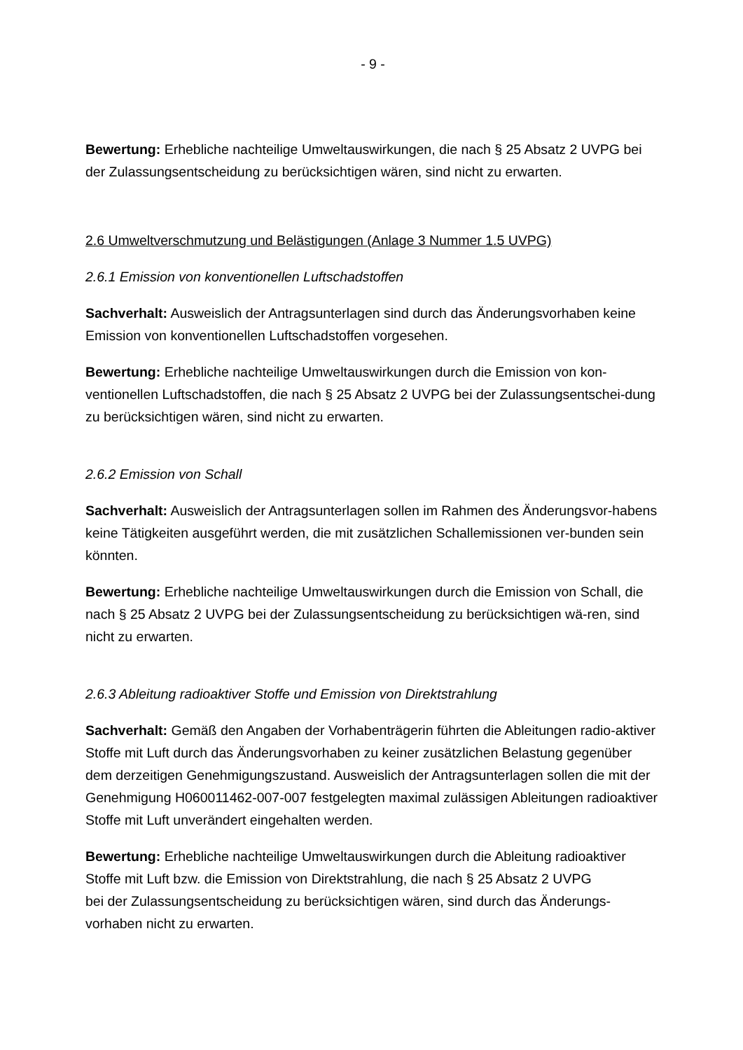- 9 -
Bewertung: Erhebliche nachteilige Umweltauswirkungen, die nach § 25 Absatz 2 UVPG bei der Zulassungsentscheidung zu berücksichtigen wären, sind nicht zu erwarten.
2.6 Umweltverschmutzung und Belästigungen (Anlage 3 Nummer 1.5 UVPG)
2.6.1 Emission von konventionellen Luftschadstoffen
Sachverhalt: Ausweislich der Antragsunterlagen sind durch das Änderungsvorhaben keine Emission von konventionellen Luftschadstoffen vorgesehen.
Bewertung: Erhebliche nachteilige Umweltauswirkungen durch die Emission von kon-ventionellen Luftschadstoffen, die nach § 25 Absatz 2 UVPG bei der Zulassungsentschei-dung zu berücksichtigen wären, sind nicht zu erwarten.
2.6.2 Emission von Schall
Sachverhalt: Ausweislich der Antragsunterlagen sollen im Rahmen des Änderungsvor-habens keine Tätigkeiten ausgeführt werden, die mit zusätzlichen Schallemissionen ver-bunden sein könnten.
Bewertung: Erhebliche nachteilige Umweltauswirkungen durch die Emission von Schall, die nach § 25 Absatz 2 UVPG bei der Zulassungsentscheidung zu berücksichtigen wä-ren, sind nicht zu erwarten.
2.6.3 Ableitung radioaktiver Stoffe und Emission von Direktstrahlung
Sachverhalt: Gemäß den Angaben der Vorhabenträgerin führten die Ableitungen radio-aktiver Stoffe mit Luft durch das Änderungsvorhaben zu keiner zusätzlichen Belastung gegenüber dem derzeitigen Genehmigungszustand. Ausweislich der Antragsunterlagen sollen die mit der Genehmigung H060011462-007-007 festgelegten maximal zulässigen Ableitungen radioaktiver Stoffe mit Luft unverändert eingehalten werden.
Bewertung: Erhebliche nachteilige Umweltauswirkungen durch die Ableitung radioaktiver Stoffe mit Luft bzw. die Emission von Direktstrahlung, die nach § 25 Absatz 2 UVPG
bei der Zulassungsentscheidung zu berücksichtigen wären, sind durch das Änderungs-vorhaben nicht zu erwarten.